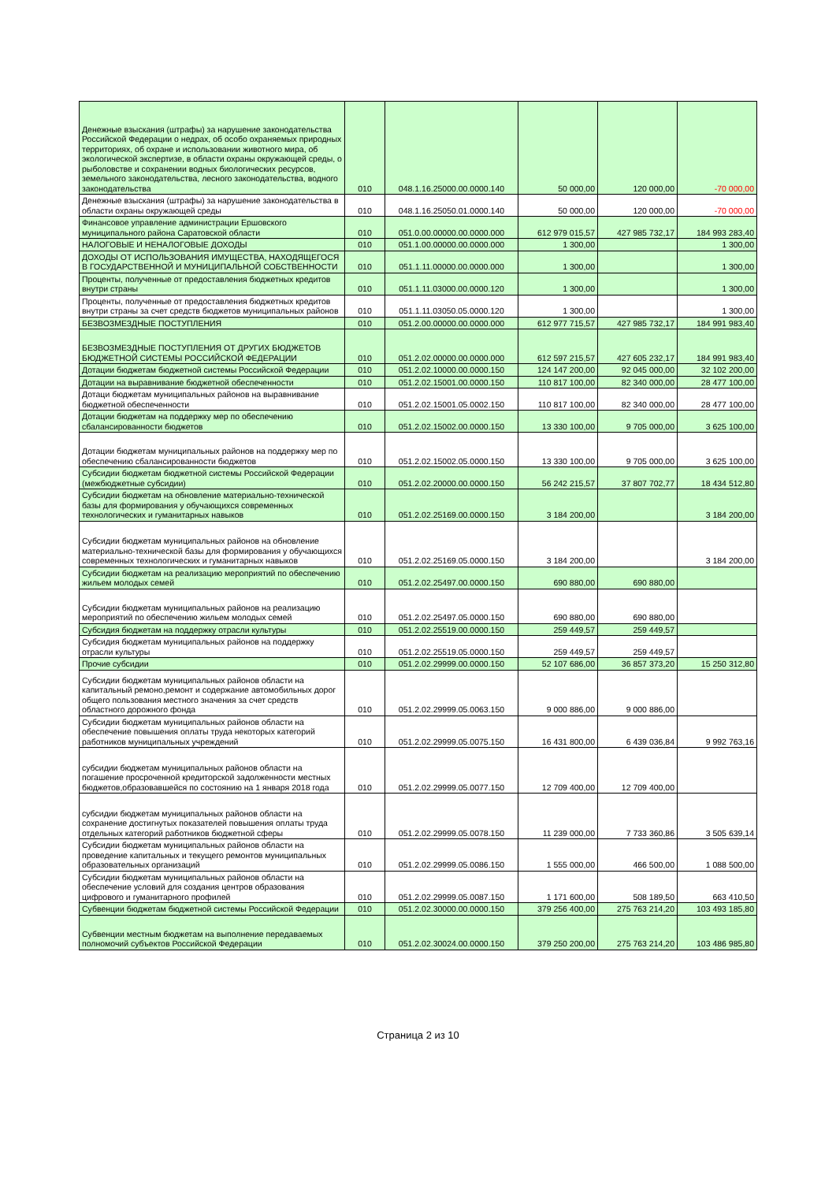| Денежные взыскания (штрафы) за нарушение законодательства Российской Федерации о недрах, об особо охраняемых природных территориях, об охране и использовании животного мира, об экологической экспертизе, в области охраны окружающей среды, о рыболовстве и сохранении водных биологических ресурсов, земельного законодательства, лесного законодательства, водного законодательства | 010 | 048.1.16.25000.00.0000.140 | 50 000,00 | 120 000,00 | -70 000,00 |
| Денежные взыскания (штрафы) за нарушение законодательства в области охраны окружающей среды | 010 | 048.1.16.25050.01.0000.140 | 50 000,00 | 120 000,00 | -70 000,00 |
| Финансовое управление администрации Ершовского муниципального района Саратовской области | 010 | 051.0.00.00000.00.0000.000 | 612 979 015,57 | 427 985 732,17 | 184 993 283,40 |
| НАЛОГОВЫЕ И НЕНАЛОГОВЫЕ ДОХОДЫ | 010 | 051.1.00.00000.00.0000.000 | 1 300,00 | | 1 300,00 |
| ДОХОДЫ ОТ ИСПОЛЬЗОВАНИЯ ИМУЩЕСТВА, НАХОДЯЩЕГОСЯ В ГОСУДАРСТВЕННОЙ И МУНИЦИПАЛЬНОЙ СОБСТВЕННОСТИ | 010 | 051.1.11.00000.00.0000.000 | 1 300,00 | | 1 300,00 |
| Проценты, полученные от предоставления бюджетных кредитов внутри страны | 010 | 051.1.11.03000.00.0000.120 | 1 300,00 | | 1 300,00 |
| Проценты, полученные от предоставления бюджетных кредитов внутри страны за счет средств бюджетов муниципальных районов | 010 | 051.1.11.03050.05.0000.120 | 1 300,00 | | 1 300,00 |
| БЕЗВОЗМЕЗДНЫЕ ПОСТУПЛЕНИЯ | 010 | 051.2.00.00000.00.0000.000 | 612 977 715,57 | 427 985 732,17 | 184 991 983,40 |
| БЕЗВОЗМЕЗДНЫЕ ПОСТУПЛЕНИЯ ОТ ДРУГИХ БЮДЖЕТОВ БЮДЖЕТНОЙ СИСТЕМЫ РОССИЙСКОЙ ФЕДЕРАЦИИ | 010 | 051.2.02.00000.00.0000.000 | 612 597 215,57 | 427 605 232,17 | 184 991 983,40 |
| Дотации бюджетам бюджетной системы Российской Федерации | 010 | 051.2.02.10000.00.0000.150 | 124 147 200,00 | 92 045 000,00 | 32 102 200,00 |
| Дотации на выравнивание бюджетной обеспеченности | 010 | 051.2.02.15001.00.0000.150 | 110 817 100,00 | 82 340 000,00 | 28 477 100,00 |
| Дотаци бюджетам муниципальных районов на выравнивание бюджетной обеспеченности | 010 | 051.2.02.15001.05.0002.150 | 110 817 100,00 | 82 340 000,00 | 28 477 100,00 |
| Дотации бюджетам на поддержку мер по обеспечению сбалансированности бюджетов | 010 | 051.2.02.15002.00.0000.150 | 13 330 100,00 | 9 705 000,00 | 3 625 100,00 |
| Дотации бюджетам муниципальных районов на поддержку мер по обеспечению сбалансированности бюджетов | 010 | 051.2.02.15002.05.0000.150 | 13 330 100,00 | 9 705 000,00 | 3 625 100,00 |
| Субсидии бюджетам бюджетной системы Российской Федерации (межбюджетные субсидии) | 010 | 051.2.02.20000.00.0000.150 | 56 242 215,57 | 37 807 702,77 | 18 434 512,80 |
| Субсидии бюджетам на обновление материально-технической базы для формирования у обучающихся современных технологических и гуманитарных навыков | 010 | 051.2.02.25169.00.0000.150 | 3 184 200,00 | | 3 184 200,00 |
| Субсидии бюджетам муниципальных районов на обновление материально-технической базы для формирования у обучающихся современных технологических и гуманитарных навыков | 010 | 051.2.02.25169.05.0000.150 | 3 184 200,00 | | 3 184 200,00 |
| Субсидии бюджетам на реализацию мероприятий по обеспечению жильем молодых семей | 010 | 051.2.02.25497.00.0000.150 | 690 880,00 | 690 880,00 | |
| Субсидии бюджетам муниципальных районов на реализацию мероприятий по обеспечению жильем молодых семей | 010 | 051.2.02.25497.05.0000.150 | 690 880,00 | 690 880,00 | |
| Субсидия бюджетам на поддержку отрасли культуры | 010 | 051.2.02.25519.00.0000.150 | 259 449,57 | 259 449,57 | |
| Субсидия бюджетам муниципальных районов на поддержку отрасли культуры | 010 | 051.2.02.25519.05.0000.150 | 259 449,57 | 259 449,57 | |
| Прочие субсидии | 010 | 051.2.02.29999.00.0000.150 | 52 107 686,00 | 36 857 373,20 | 15 250 312,80 |
| Субсидии бюджетам муниципальных районов области на капитальный ремоно,ремонт и содержание автомобильных дорог общего пользования местного значения за счет средств областного дорожного фонда | 010 | 051.2.02.29999.05.0063.150 | 9 000 886,00 | 9 000 886,00 | |
| Субсидии бюджетам муниципальных районов области на обеспечение повышения оплаты труда некоторых категорий работников муниципальных учреждений | 010 | 051.2.02.29999.05.0075.150 | 16 431 800,00 | 6 439 036,84 | 9 992 763,16 |
| субсидии бюджетам муниципальных районов области на погашение просроченной кредиторской задолженности местных бюджетов,образовавшейся по состоянию на 1 января 2018 года | 010 | 051.2.02.29999.05.0077.150 | 12 709 400,00 | 12 709 400,00 | |
| субсидии бюджетам муниципальных районов области на сохранение достигнутых показателей повышения оплаты труда отдельных категорий работников бюджетной сферы | 010 | 051.2.02.29999.05.0078.150 | 11 239 000,00 | 7 733 360,86 | 3 505 639,14 |
| Субсидии бюджетам муниципальных районов области на проведение капитальных и текущего ремонтов муниципальных образовательных организаций | 010 | 051.2.02.29999.05.0086.150 | 1 555 000,00 | 466 500,00 | 1 088 500,00 |
| Субсидии бюджетам муниципальных районов области на обеспечение условий для создания центров образования цифрового и гуманитарного профилей | 010 | 051.2.02.29999.05.0087.150 | 1 171 600,00 | 508 189,50 | 663 410,50 |
| Субвенции бюджетам бюджетной системы Российской Федерации | 010 | 051.2.02.30000.00.0000.150 | 379 256 400,00 | 275 763 214,20 | 103 493 185,80 |
| Субвенции местным бюджетам на выполнение передаваемых полномочий субъектов Российской Федерации | 010 | 051.2.02.30024.00.0000.150 | 379 250 200,00 | 275 763 214,20 | 103 486 985,80 |
Страница 2 из 10